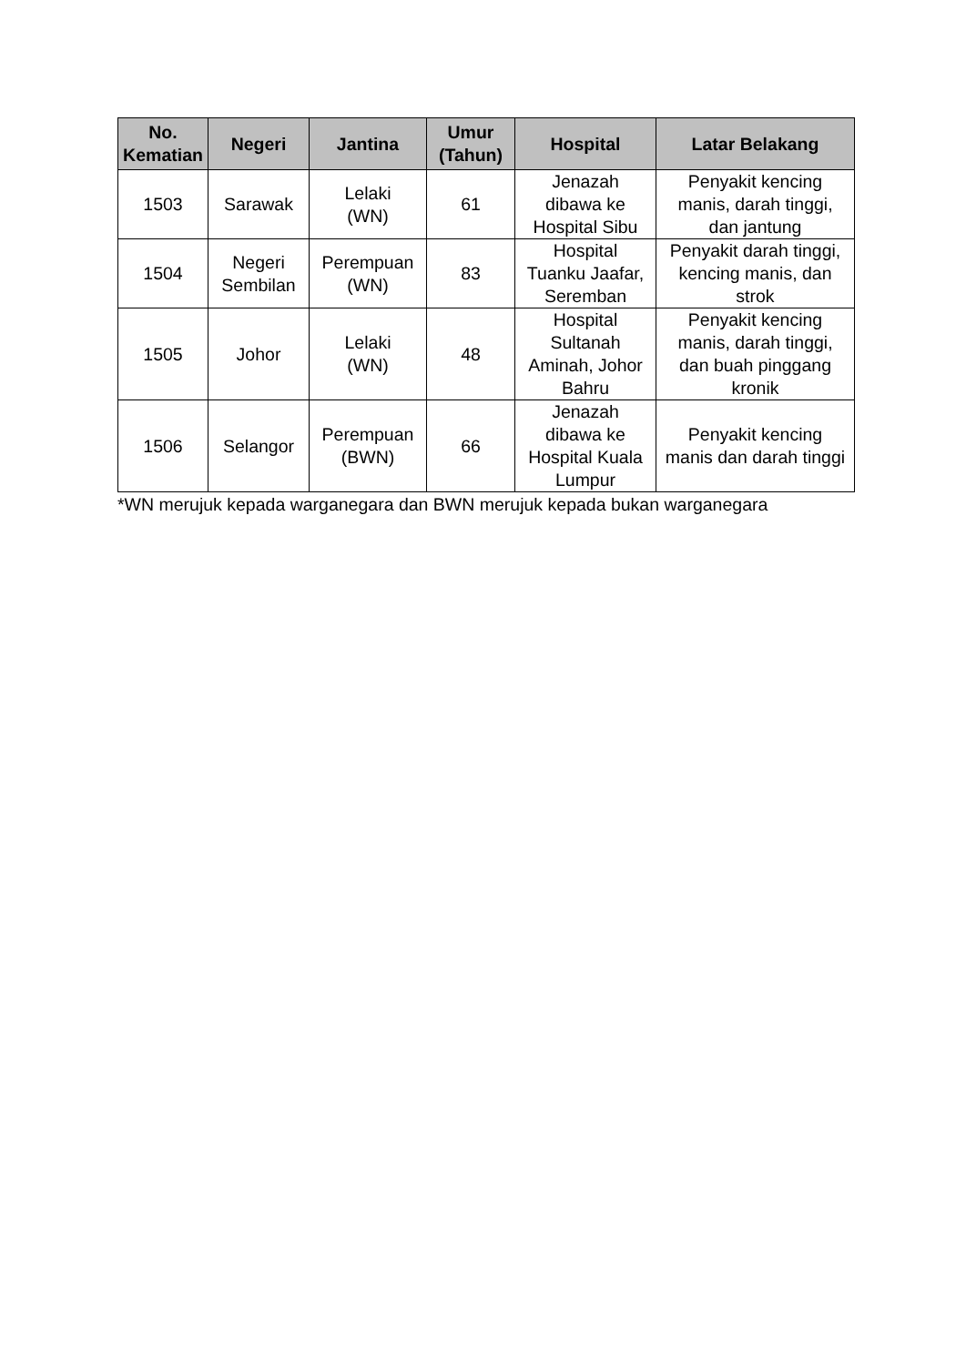| No. Kematian | Negeri | Jantina | Umur (Tahun) | Hospital | Latar Belakang |
| --- | --- | --- | --- | --- | --- |
| 1503 | Sarawak | Lelaki (WN) | 61 | Jenazah dibawa ke Hospital Sibu | Penyakit kencing manis, darah tinggi, dan jantung |
| 1504 | Negeri Sembilan | Perempuan (WN) | 83 | Hospital Tuanku Jaafar, Seremban | Penyakit darah tinggi, kencing manis, dan strok |
| 1505 | Johor | Lelaki (WN) | 48 | Hospital Sultanah Aminah, Johor Bahru | Penyakit kencing manis, darah tinggi, dan buah pinggang kronik |
| 1506 | Selangor | Perempuan (BWN) | 66 | Jenazah dibawa ke Hospital Kuala Lumpur | Penyakit kencing manis dan darah tinggi |
*WN merujuk kepada warganegara dan BWN merujuk kepada bukan warganegara